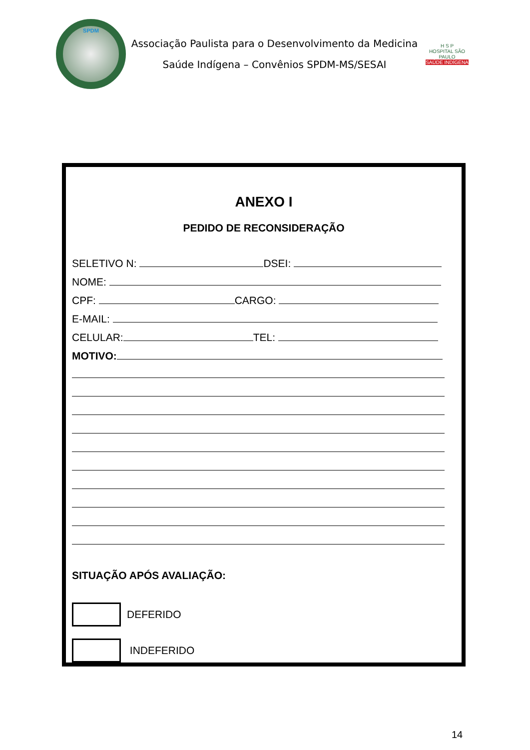SPDM
Associação Paulista para o Desenvolvimento da Medicina
Saúde Indígena – Convênios SPDM-MS/SESAI
H S P
HOSPITAL SÃO PAULO
SAÚDE INDÍGENA
ANEXO I
PEDIDO DE RECONSIDERAÇÃO
SELETIVO N: DSEI:
NOME:
CPF: CARGO:
E-MAIL:
CELULAR: TEL:
MOTIVO:
SITUAÇÃO APÓS AVALIAÇÃO:
DEFERIDO
INDEFERIDO
14